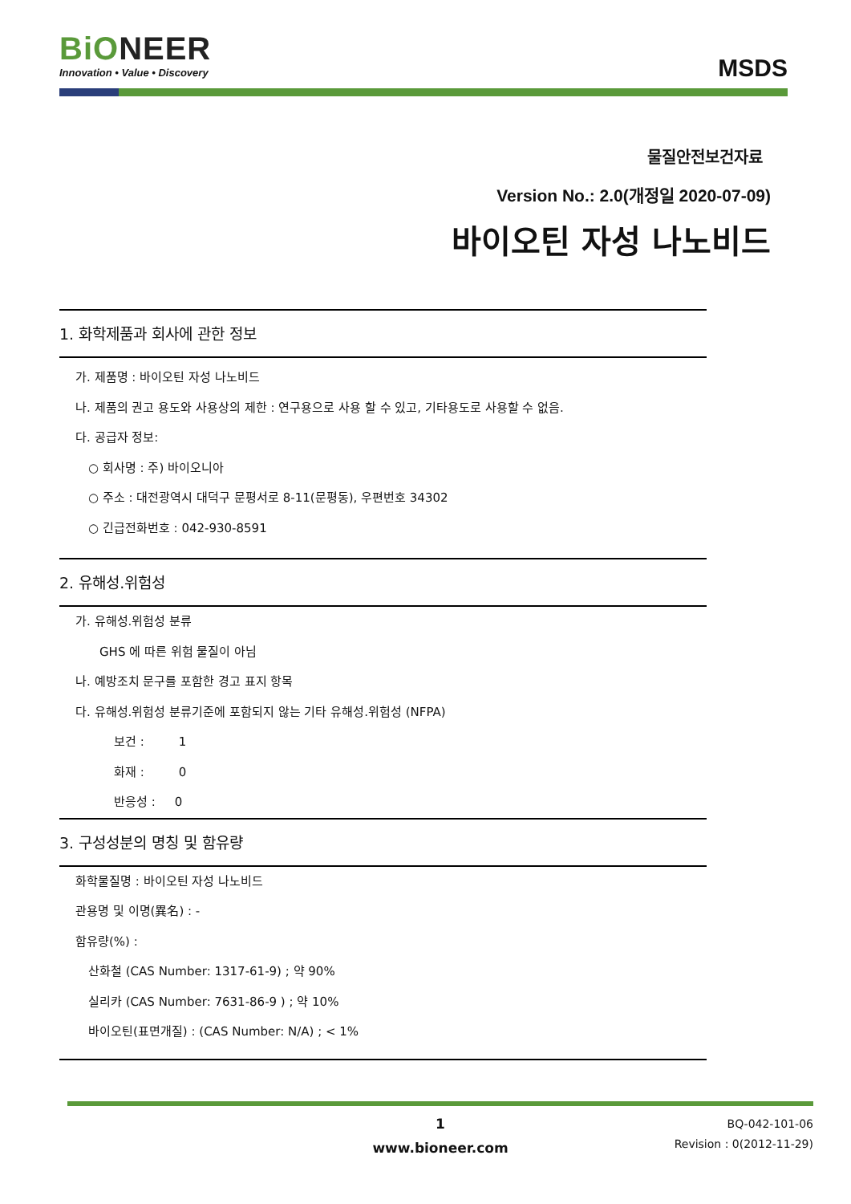BiONEER
Innovation • Value • Discovery
MSDS
물질안전보건자료
Version No.: 2.0(개정일 2020-07-09)
바이오틴 자성 나노비드
1. 화학제품과 회사에 관한 정보
가. 제품명 : 바이오틴 자성 나노비드
나. 제품의 권고 용도와 사용상의 제한 : 연구용으로 사용 할 수 있고, 기타용도로 사용할 수 없음.
다. 공급자 정보:
○ 회사명 : 주) 바이오니아
○ 주소 : 대전광역시 대덕구 문평서로 8-11(문평동), 우편번호 34302
○ 긴급전화번호 : 042-930-8591
2. 유해성.위험성
가. 유해성.위험성 분류
GHS 에 따른 위험 물질이 아님
나. 예방조치 문구를 포함한 경고 표지 항목
다. 유해성.위험성 분류기준에 포함되지 않는 기타 유해성.위험성 (NFPA)
보건 : 1
화재 : 0
반응성 : 0
3. 구성성분의 명칭 및 함유량
화학물질명 : 바이오틴 자성 나노비드
관용명 및 이명(異名) : -
함유량(%) :
산화철 (CAS Number: 1317-61-9) ; 약 90%
실리카 (CAS Number: 7631-86-9 ) ; 약 10%
바이오틴(표면개질) : (CAS Number: N/A) ; < 1%
1
www.bioneer.com
BQ-042-101-06
Revision : 0(2012-11-29)